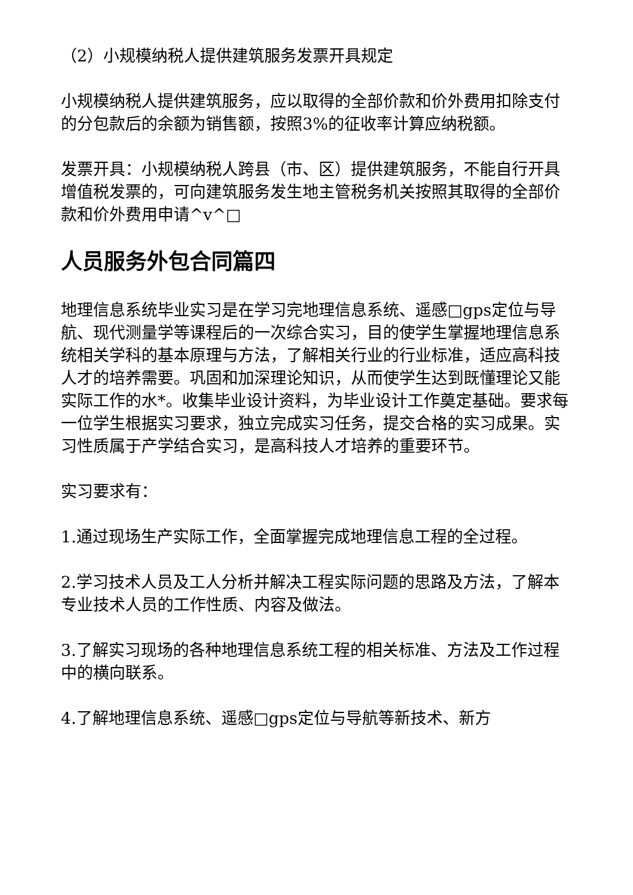（2）小规模纳税人提供建筑服务发票开具规定
小规模纳税人提供建筑服务，应以取得的全部价款和价外费用扣除支付的分包款后的余额为销售额，按照3%的征收率计算应纳税额。
发票开具：小规模纳税人跨县（市、区）提供建筑服务，不能自行开具增值税发票的，可向建筑服务发生地主管税务机关按照其取得的全部价款和价外费用申请^v^□
人员服务外包合同篇四
地理信息系统毕业实习是在学习完地理信息系统、遥感□gps定位与导航、现代测量学等课程后的一次综合实习，目的使学生掌握地理信息系统相关学科的基本原理与方法，了解相关行业的行业标准，适应高科技人才的培养需要。巩固和加深理论知识，从而使学生达到既懂理论又能实际工作的水*。收集毕业设计资料，为毕业设计工作奠定基础。要求每一位学生根据实习要求，独立完成实习任务，提交合格的实习成果。实习性质属于产学结合实习，是高科技人才培养的重要环节。
实习要求有：
1.通过现场生产实际工作，全面掌握完成地理信息工程的全过程。
2.学习技术人员及工人分析并解决工程实际问题的思路及方法，了解本专业技术人员的工作性质、内容及做法。
3.了解实习现场的各种地理信息系统工程的相关标准、方法及工作过程中的横向联系。
4.了解地理信息系统、遥感□gps定位与导航等新技术、新方